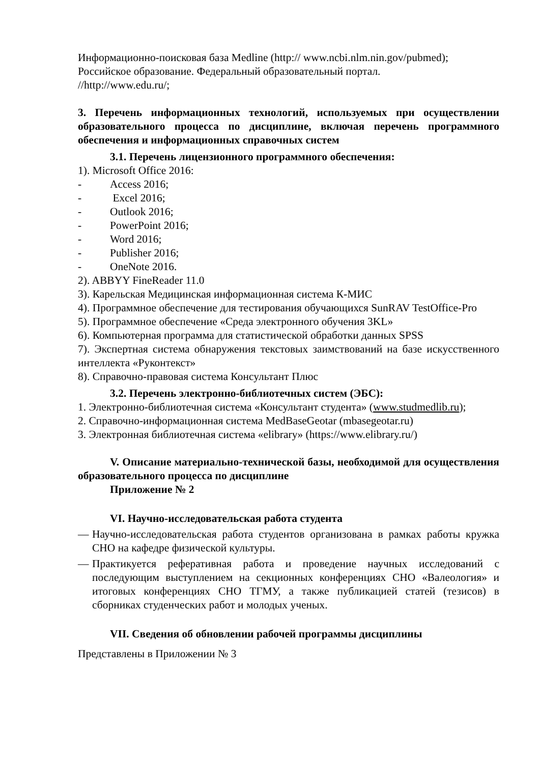Информационно-поисковая база Medline (http:// www.ncbi.nlm.nin.gov/pubmed);
Российское образование. Федеральный образовательный портал.
//http://www.edu.ru/;
3. Перечень информационных технологий, используемых при осуществлении образовательного процесса по дисциплине, включая перечень программного обеспечения и информационных справочных систем
3.1. Перечень лицензионного программного обеспечения:
1). Microsoft Office 2016:
- Access 2016;
- Excel 2016;
- Outlook 2016;
- PowerPoint 2016;
- Word 2016;
- Publisher 2016;
- OneNote 2016.
2). ABBYY FineReader 11.0
3). Карельская Медицинская информационная система К-МИС
4). Программное обеспечение для тестирования обучающихся SunRAV TestOffice-Pro
5). Программное обеспечение «Среда электронного обучения 3KL»
6). Компьютерная программа для статистической обработки данных SPSS
7). Экспертная система обнаружения текстовых заимствований на базе искусственного интеллекта «Руконтекст»
8). Справочно-правовая система Консультант Плюс
3.2. Перечень электронно-библиотечных систем (ЭБС):
1. Электронно-библиотечная система «Консультант студента» (www.studmedlib.ru);
2. Справочно-информационная система MedBaseGeotar (mbasegeotar.ru)
3. Электронная библиотечная система «elibrary» (https://www.elibrary.ru/)
V. Описание материально-технической базы, необходимой для осуществления образовательного процесса по дисциплине
Приложение № 2
VI. Научно-исследовательская работа студента
— Научно-исследовательская работа студентов организована в рамках работы кружка СНО на кафедре физической культуры.
— Практикуется реферативная работа и проведение научных исследований с последующим выступлением на секционных конференциях СНО «Валеология» и итоговых конференциях СНО ТГМУ, а также публикацией статей (тезисов) в сборниках студенческих работ и молодых ученых.
VII. Сведения об обновлении рабочей программы дисциплины
Представлены в Приложении № 3